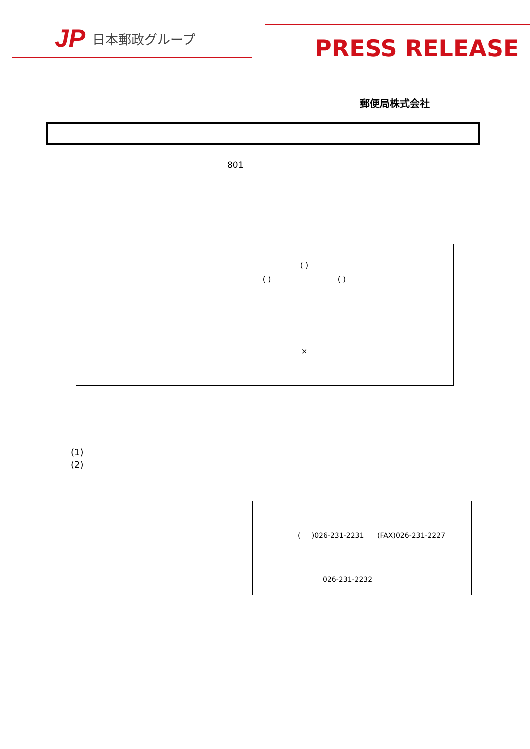JP 日本郵政グループ
PRESS RELEASE
郵便局株式会社
801
| | ( ) |
| | ( ) ( ) |
| | × |
(1)
(2)
( )026-231-2231 (FAX)026-231-2227
026-231-2232